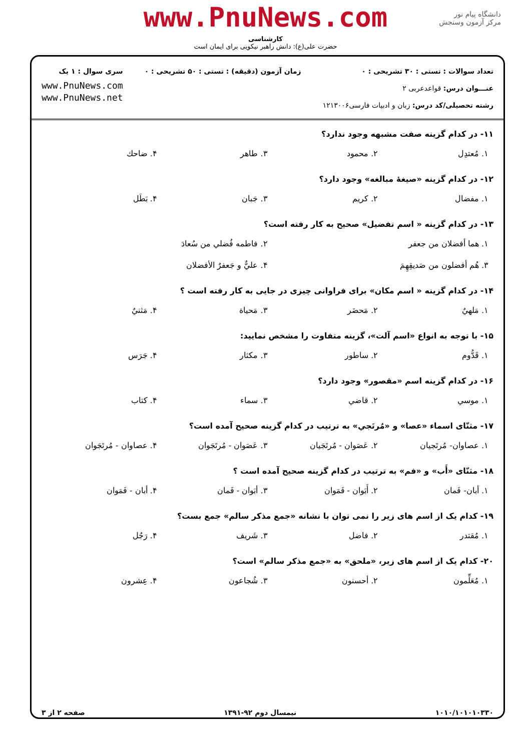دانشگاه پیام نور
مرکز آزمون وسنجش
www.PnuNews.com
کارشناسی
حضرت علی(ع): دانش راهبر نیکویی برای ایمان است
تعداد سوالات : تستی : ۳۰ تشریحی : ۰
عنـــوان درس: قواعدعربی ۲
رشته تحصیلی/کد درس: زبان و ادبیات فارسی۱۲۱۳۰۰۶
زمان آزمون (دقیقه) : تستی : ۵۰ تشریحی : ۰
سری سوال : ۱ یک
www.PnuNews.com
www.PnuNews.net
۱۱- در کدام گزینه صفت مشبهه وجود ندارد؟
۱. مُعتدِل ۲. محمود ۳. طاهر ۴. ضاحك
۱۲- در کدام گزینه «صیغهٔ مبالغه» وجود دارد؟
۱. مفضال ۲. کریم ۳. جَبان ۴. بَطَل
۱۳- در کدام گزینه « اسم تفضیل» صحیح به کار رفته است؟
۱. هما أفضلان من جعفر ۲. فاطمه فُضلي من سُعادَ
۳. هُم أفضلون من صَديقِهِمَ ۴. عليٌّ و جَعفرٌ الأفضلان
۱۴- در کدام گزینه « اسم مکان» برای فراوانی چیزی در جایی به کار رفته است ؟
۱. مَلهيٌ ۲. مَحضَر ۳. مَحياة ۴. مَثنيٌ
۱۵- با توجه به انواع «اسم آلت»، گزینه متفاوت را مشخص نمایید:
۱. قَدُّوم ۲. ساطور ۳. مکثار ۴. جَرَس
۱۶- در کدام گزینه اسم «مقصور» وجود دارد؟
۱. موسي ۲. قاضي ۳. سماء ۴. کتاب
۱۷- مثنّای اسماء «عصا» و «مُرتَجي» به ترتیب در کدام گزینه صحیح آمده است؟
۱. عصاوان- مُرتَجيان ۲. عَصَوان - مُرتَجَيان ۳. عَصَوان - مُرتَجَوان ۴. عصاوان - مُرتَجَوان
۱۸- مثنّای «أَب» و «فم» به ترتیب در کدام گزینه صحیح آمده است ؟
۱. أبان- فَمان ۲. أَبَوان - فَمَوان ۳. أبَوان - فَمان ۴. أبان - فَمَوان
۱۹- کدام یک از اسم های زیر را نمی توان با نشانه «جمع مذکر سالم» جمع بست؟
۱. مُقتدر ۲. فاضل ۳. شَریف ۴. رَجُل
۲۰- کدام یک از اسم های زیر، «ملحق» به «جمع مذکر سالم» است؟
۱. مُعَلِّمون ۲. أحسنون ۳. شُجاعون ۴. عِشرون
۱۰۱۰/۱۰۱۰۱۰۳۳۰ نیمسال دوم ۹۲-۱۳۹۱ صفحه ۲ از ۳